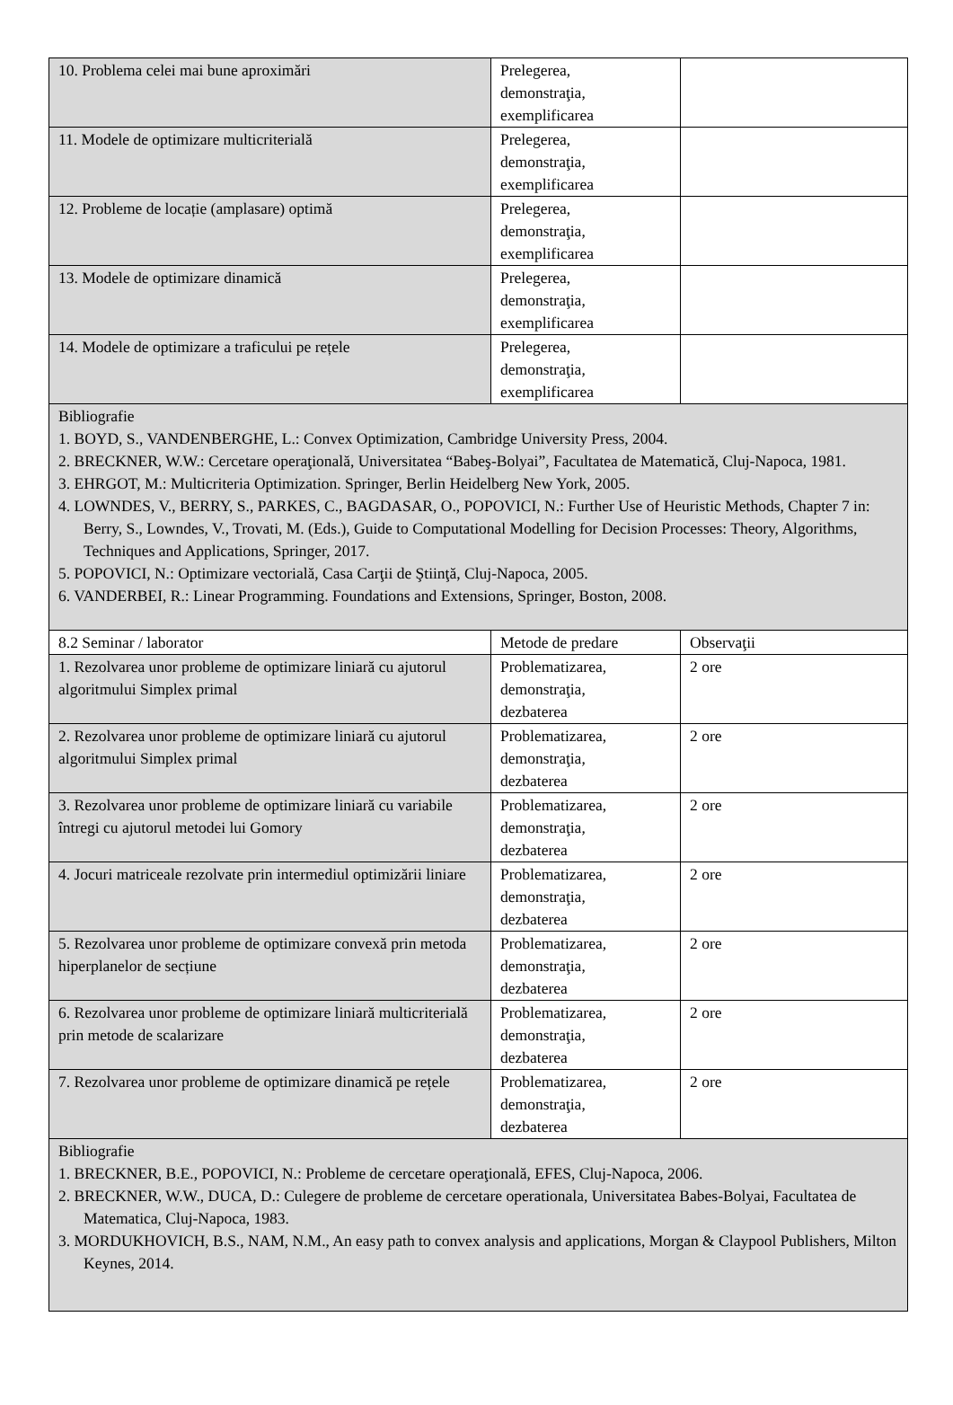| 10. Problema celei mai bune aproximări | Prelegerea, demonstraţia, exemplificarea | |
| 11. Modele de optimizare multicriterială | Prelegerea, demonstraţia, exemplificarea | |
| 12. Probleme de locație (amplasare) optimă | Prelegerea, demonstraţia, exemplificarea | |
| 13. Modele de optimizare dinamică | Prelegerea, demonstraţia, exemplificarea | |
| 14. Modele de optimizare a traficului pe rețele | Prelegerea, demonstraţia, exemplificarea | |
| Bibliografie 1. BOYD, S., VANDENBERGHE, L.: Convex Optimization, Cambridge University Press, 2004. 2. BRECKNER, W.W.: Cercetare operaţională, Universitatea “Babeş-Bolyai”, Facultatea de Matematică, Cluj-Napoca, 1981. 3. EHRGOT, M.: Multicriteria Optimization. Springer, Berlin Heidelberg New York, 2005. 4. LOWNDES, V., BERRY, S., PARKES, C., BAGDASAR, O., POPOVICI, N.: Further Use of Heuristic Methods, Chapter 7 in: Berry, S., Lowndes, V., Trovati, M. (Eds.), Guide to Computational Modelling for Decision Processes: Theory, Algorithms, Techniques and Applications, Springer, 2017. 5. POPOVICI, N.: Optimizare vectorială, Casa Carţii de Ştiinţă, Cluj-Napoca, 2005. 6. VANDERBEI, R.: Linear Programming. Foundations and Extensions, Springer, Boston, 2008. | | |
| 8.2 Seminar / laborator | Metode de predare | Observaţii |
| 1. Rezolvarea unor probleme de optimizare liniară cu ajutorul algoritmului Simplex primal | Problematizarea, demonstraţia, dezbaterea | 2 ore |
| 2. Rezolvarea unor probleme de optimizare liniară cu ajutorul algoritmului Simplex primal | Problematizarea, demonstraţia, dezbaterea | 2 ore |
| 3. Rezolvarea unor probleme de optimizare liniară cu variabile întregi cu ajutorul metodei lui Gomory | Problematizarea, demonstraţia, dezbaterea | 2 ore |
| 4. Jocuri matriceale rezolvate prin intermediul optimizării liniare | Problematizarea, demonstraţia, dezbaterea | 2 ore |
| 5. Rezolvarea unor probleme de optimizare convexă prin metoda hiperplanelor de secțiune | Problematizarea, demonstraţia, dezbaterea | 2 ore |
| 6. Rezolvarea unor probleme de optimizare liniară multicriterială prin metode de scalarizare | Problematizarea, demonstraţia, dezbaterea | 2 ore |
| 7. Rezolvarea unor probleme de optimizare dinamică pe rețele | Problematizarea, demonstraţia, dezbaterea | 2 ore |
| Bibliografie 1. BRECKNER, B.E., POPOVICI, N.: Probleme de cercetare operaţională, EFES, Cluj-Napoca, 2006. 2. BRECKNER, W.W., DUCA, D.: Culegere de probleme de cercetare operationala, Universitatea Babes-Bolyai, Facultatea de Matematica, Cluj-Napoca, 1983. 3. MORDUKHOVICH, B.S., NAM, N.M., An easy path to convex analysis and applications, Morgan & Claypool Publishers, Milton Keynes, 2014. | | |